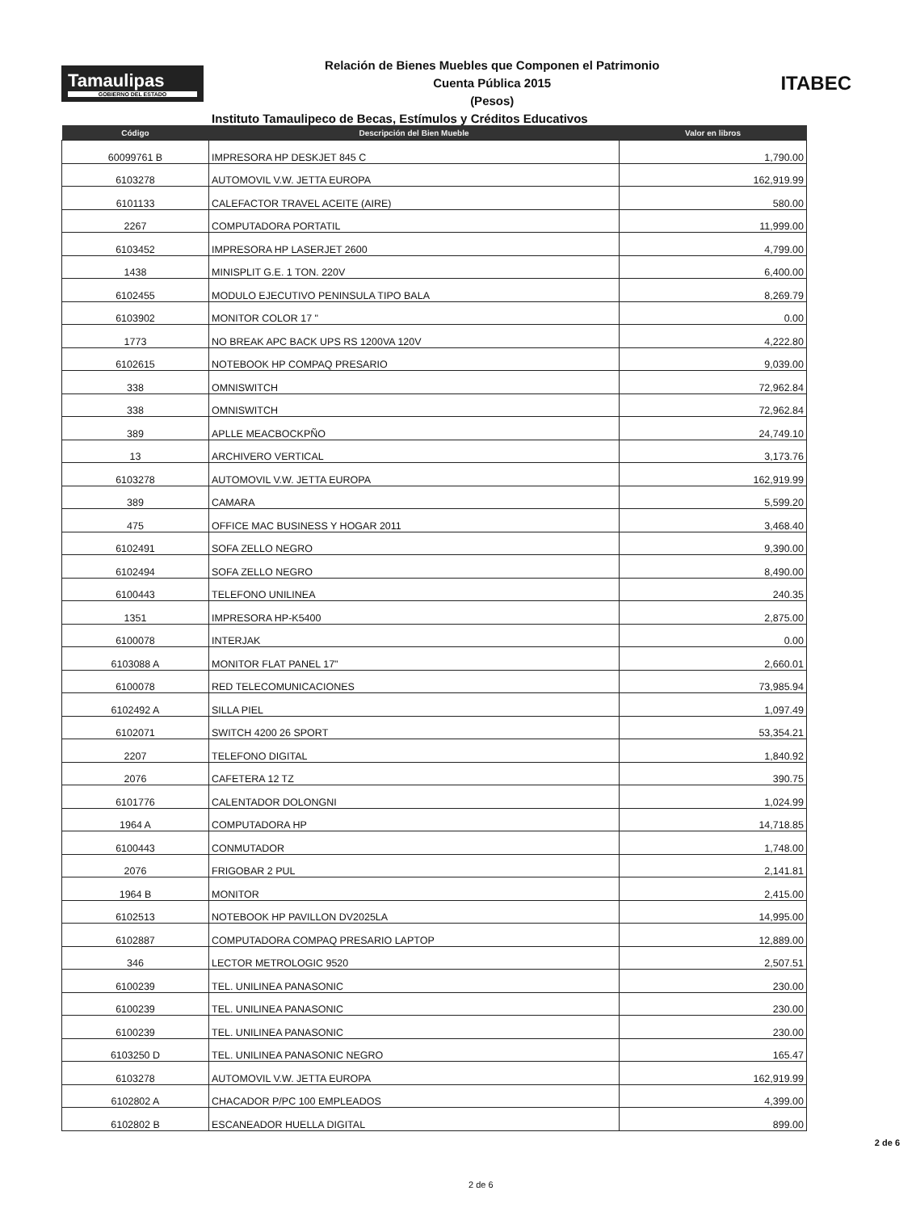Tamaulipas
GOBIERNO DEL ESTADO
Relación de Bienes Muebles que Componen el Patrimonio
Cuenta Pública 2015
(Pesos)
ITABEC
Instituto Tamaulipeco de Becas, Estímulos y Créditos Educativos
| Código | Descripción del Bien Mueble | Valor en libros |
| --- | --- | --- |
| 60099761 B | IMPRESORA HP DESKJET 845 C | 1,790.00 |
| 6103278 | AUTOMOVIL V.W. JETTA EUROPA | 162,919.99 |
| 6101133 | CALEFACTOR TRAVEL ACEITE (AIRE) | 580.00 |
| 2267 | COMPUTADORA PORTATIL | 11,999.00 |
| 6103452 | IMPRESORA HP LASERJET 2600 | 4,799.00 |
| 1438 | MINISPLIT G.E. 1 TON. 220V | 6,400.00 |
| 6102455 | MODULO EJECUTIVO PENINSULA TIPO BALA | 8,269.79 |
| 6103902 | MONITOR COLOR 17 " | 0.00 |
| 1773 | NO BREAK APC BACK UPS RS 1200VA 120V | 4,222.80 |
| 6102615 | NOTEBOOK HP COMPAQ PRESARIO | 9,039.00 |
| 338 | OMNISWITCH | 72,962.84 |
| 338 | OMNISWITCH | 72,962.84 |
| 389 | APLLE MEACBOCKPÑO | 24,749.10 |
| 13 | ARCHIVERO VERTICAL | 3,173.76 |
| 6103278 | AUTOMOVIL V.W. JETTA EUROPA | 162,919.99 |
| 389 | CAMARA | 5,599.20 |
| 475 | OFFICE MAC BUSINESS Y HOGAR 2011 | 3,468.40 |
| 6102491 | SOFA ZELLO NEGRO | 9,390.00 |
| 6102494 | SOFA ZELLO NEGRO | 8,490.00 |
| 6100443 | TELEFONO UNILINEA | 240.35 |
| 1351 | IMPRESORA HP-K5400 | 2,875.00 |
| 6100078 | INTERJAK | 0.00 |
| 6103088 A | MONITOR FLAT PANEL 17" | 2,660.01 |
| 6100078 | RED TELECOMUNICACIONES | 73,985.94 |
| 6102492 A | SILLA PIEL | 1,097.49 |
| 6102071 | SWITCH 4200 26 SPORT | 53,354.21 |
| 2207 | TELEFONO DIGITAL | 1,840.92 |
| 2076 | CAFETERA 12 TZ | 390.75 |
| 6101776 | CALENTADOR DOLONGNI | 1,024.99 |
| 1964 A | COMPUTADORA HP | 14,718.85 |
| 6100443 | CONMUTADOR | 1,748.00 |
| 2076 | FRIGOBAR 2 PUL | 2,141.81 |
| 1964 B | MONITOR | 2,415.00 |
| 6102513 | NOTEBOOK HP PAVILLON DV2025LA | 14,995.00 |
| 6102887 | COMPUTADORA COMPAQ PRESARIO LAPTOP | 12,889.00 |
| 346 | LECTOR METROLOGIC 9520 | 2,507.51 |
| 6100239 | TEL. UNILINEA PANASONIC | 230.00 |
| 6100239 | TEL. UNILINEA PANASONIC | 230.00 |
| 6100239 | TEL. UNILINEA PANASONIC | 230.00 |
| 6103250 D | TEL. UNILINEA PANASONIC NEGRO | 165.47 |
| 6103278 | AUTOMOVIL V.W. JETTA EUROPA | 162,919.99 |
| 6102802 A | CHACADOR P/PC 100 EMPLEADOS | 4,399.00 |
| 6102802 B | ESCANEADOR HUELLA DIGITAL | 899.00 |
2 de 6
2 de 6